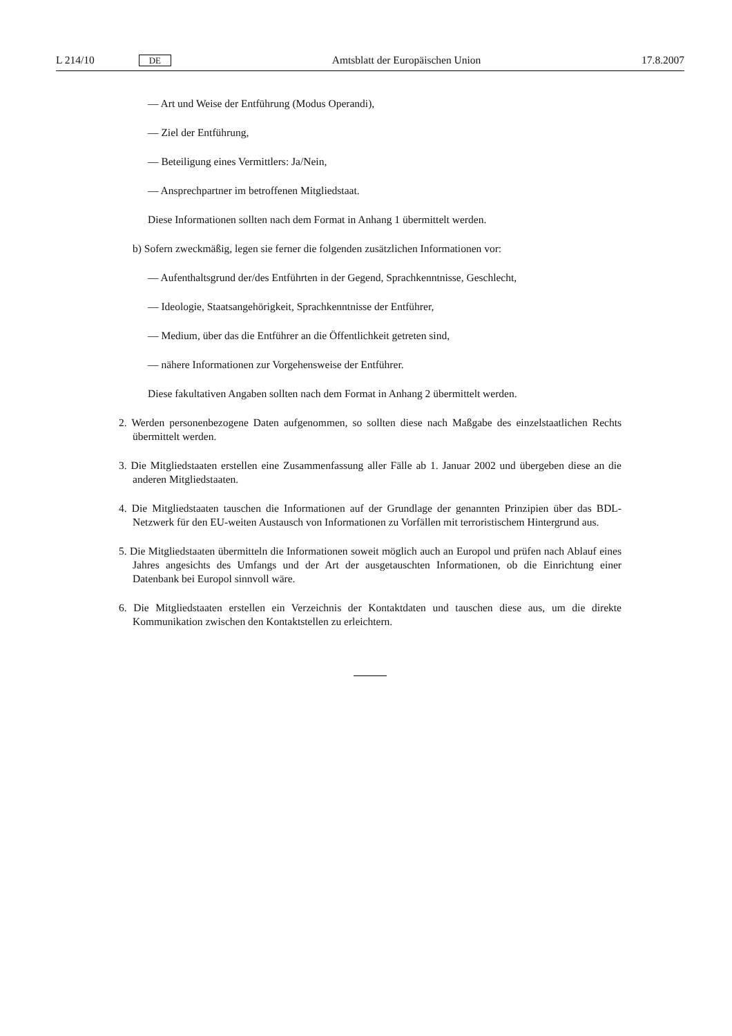L 214/10 DE Amtsblatt der Europäischen Union 17.8.2007
— Art und Weise der Entführung (Modus Operandi),
— Ziel der Entführung,
— Beteiligung eines Vermittlers: Ja/Nein,
— Ansprechpartner im betroffenen Mitgliedstaat.
Diese Informationen sollten nach dem Format in Anhang 1 übermittelt werden.
b) Sofern zweckmäßig, legen sie ferner die folgenden zusätzlichen Informationen vor:
— Aufenthaltsgrund der/des Entführten in der Gegend, Sprachkenntnisse, Geschlecht,
— Ideologie, Staatsangehörigkeit, Sprachkenntnisse der Entführer,
— Medium, über das die Entführer an die Öffentlichkeit getreten sind,
— nähere Informationen zur Vorgehensweise der Entführer.
Diese fakultativen Angaben sollten nach dem Format in Anhang 2 übermittelt werden.
2. Werden personenbezogene Daten aufgenommen, so sollten diese nach Maßgabe des einzelstaatlichen Rechts übermittelt werden.
3. Die Mitgliedstaaten erstellen eine Zusammenfassung aller Fälle ab 1. Januar 2002 und übergeben diese an die anderen Mitgliedstaaten.
4. Die Mitgliedstaaten tauschen die Informationen auf der Grundlage der genannten Prinzipien über das BDL-Netzwerk für den EU-weiten Austausch von Informationen zu Vorfällen mit terroristischem Hintergrund aus.
5. Die Mitgliedstaaten übermitteln die Informationen soweit möglich auch an Europol und prüfen nach Ablauf eines Jahres angesichts des Umfangs und der Art der ausgetauschten Informationen, ob die Einrichtung einer Datenbank bei Europol sinnvoll wäre.
6. Die Mitgliedstaaten erstellen ein Verzeichnis der Kontaktdaten und tauschen diese aus, um die direkte Kommunikation zwischen den Kontaktstellen zu erleichtern.